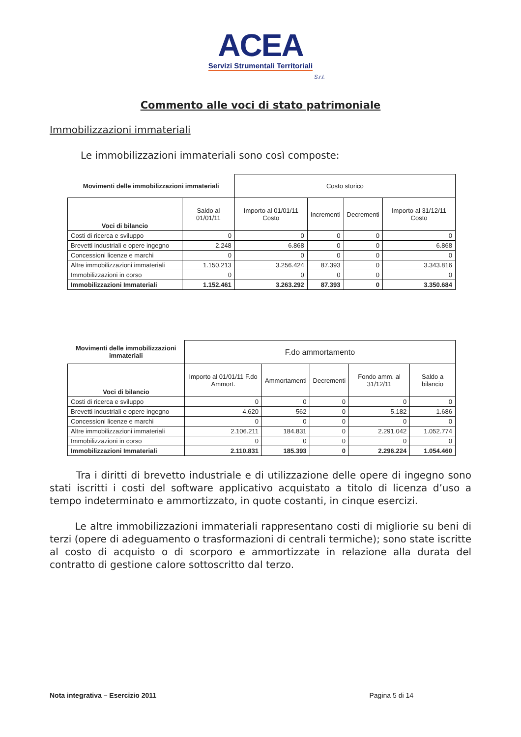ACEA
Servizi Strumentali Territoriali
S.r.l.
Commento alle voci di stato patrimoniale
Immobilizzazioni immateriali
Le immobilizzazioni immateriali sono così composte:
| Movimenti delle immobilizzazioni immateriali | | Costo storico | | | |
| Voci di bilancio | Saldo al 01/01/11 | Importo al 01/01/11 Costo | Incrementi | Decrementi | Importo al 31/12/11 Costo |
| Costi di ricerca e sviluppo | 0 | 0 | 0 | 0 | 0 |
| Brevetti industriali e opere ingegno | 2.248 | 6.868 | 0 | 0 | 6.868 |
| Concessioni licenze e marchi | 0 | 0 | 0 | 0 | 0 |
| Altre immobilizzazioni immateriali | 1.150.213 | 3.256.424 | 87.393 | 0 | 3.343.816 |
| Immobilizzazioni in corso | 0 | 0 | 0 | 0 | 0 |
| Immobilizzazioni Immateriali | 1.152.461 | 3.263.292 | 87.393 | 0 | 3.350.684 |
| Movimenti delle immobilizzazioni immateriali | F.do ammortamento | | | | |
| Voci di bilancio | Importo al 01/01/11 F.do Ammort. | Ammortamenti | Decrementi | Fondo amm. al 31/12/11 | Saldo a bilancio |
| Costi di ricerca e sviluppo | 0 | 0 | 0 | 0 | 0 |
| Brevetti industriali e opere ingegno | 4.620 | 562 | 0 | 5.182 | 1.686 |
| Concessioni licenze e marchi | 0 | 0 | 0 | 0 | 0 |
| Altre immobilizzazioni immateriali | 2.106.211 | 184.831 | 0 | 2.291.042 | 1.052.774 |
| Immobilizzazioni in corso | 0 | 0 | 0 | 0 | 0 |
| Immobilizzazioni Immateriali | 2.110.831 | 185.393 | 0 | 2.296.224 | 1.054.460 |
Tra i diritti di brevetto industriale e di utilizzazione delle opere di ingegno sono stati iscritti i costi del software applicativo acquistato a titolo di licenza d’uso a tempo indeterminato e ammortizzato, in quote costanti, in cinque esercizi.
Le altre immobilizzazioni immateriali rappresentano costi di migliorie su beni di terzi (opere di adeguamento o trasformazioni di centrali termiche); sono state iscritte al costo di acquisto o di scorporo e ammortizzate in relazione alla durata del contratto di gestione calore sottoscritto dal terzo.
Nota integrativa – Esercizio 2011 Pagina 5 di 14